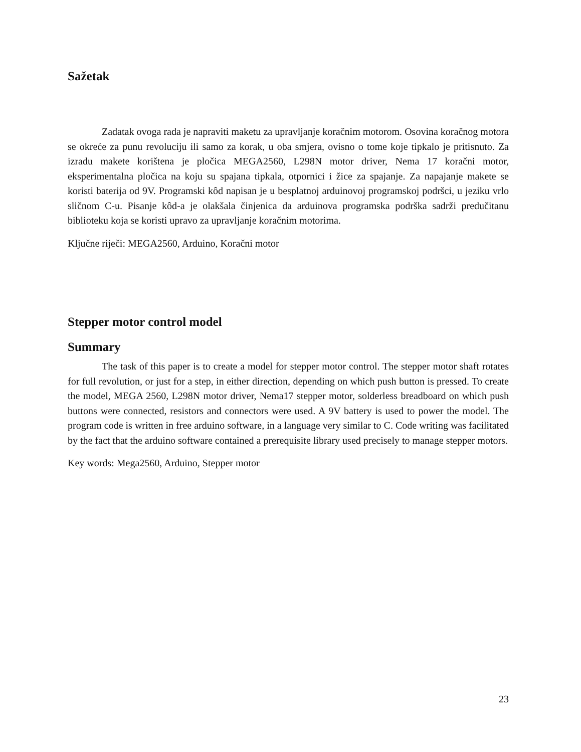Sažetak
Zadatak ovoga rada je napraviti maketu za upravljanje koračnim motorom. Osovina koračnog motora se okreće za punu revoluciju ili samo za korak, u oba smjera, ovisno o tome koje tipkalo je pritisnuto. Za izradu makete korištena je pločica MEGA2560, L298N motor driver, Nema 17 koračni motor, eksperimentalna pločica na koju su spajana tipkala, otpornici i žice za spajanje. Za napajanje makete se koristi baterija od 9V. Programski kôd napisan je u besplatnoj arduinovoj programskoj podršci, u jeziku vrlo sličnom C-u. Pisanje kôd-a je olakšala činjenica da arduinova programska podrška sadrži predučitanu biblioteku koja se koristi upravo za upravljanje koračnim motorima.
Ključne riječi: MEGA2560, Arduino, Koračni motor
Stepper motor control model
Summary
The task of this paper is to create a model for stepper motor control. The stepper motor shaft rotates for full revolution, or just for a step, in either direction, depending on which push button is pressed. To create the model, MEGA 2560, L298N motor driver, Nema17 stepper motor, solderless breadboard on which push buttons were connected, resistors and connectors were used. A 9V battery is used to power the model. The program code is written in free arduino software, in a language very similar to C. Code writing was facilitated by the fact that the arduino software contained a prerequisite library used precisely to manage stepper motors.
Key words: Mega2560, Arduino, Stepper motor
23